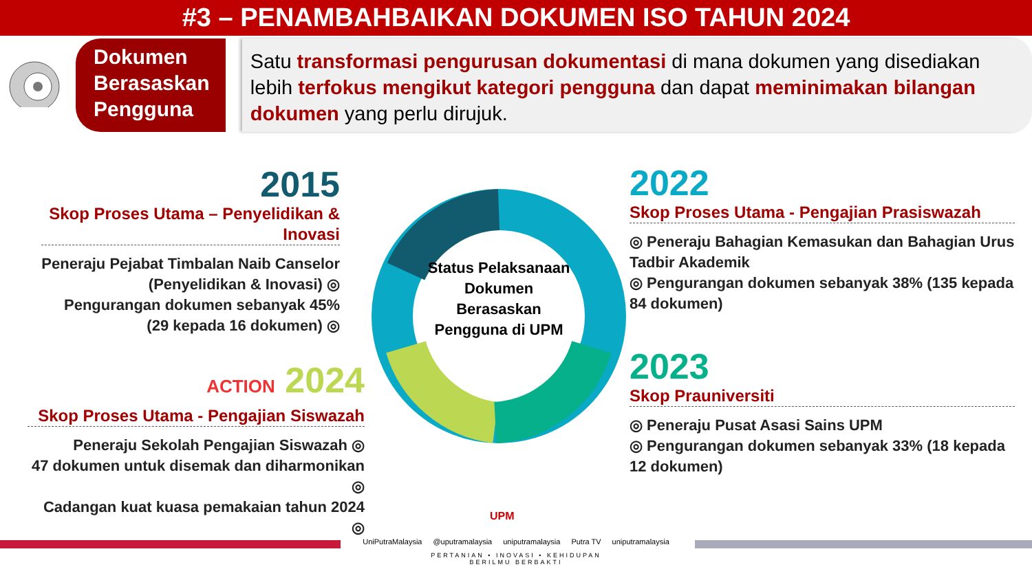#3 – PENAMBAHBAIKAN DOKUMEN ISO TAHUN 2024
Dokumen Berasaskan Pengguna
Satu transformasi pengurusan dokumentasi di mana dokumen yang disediakan lebih terfokus mengikut kategori pengguna dan dapat meminimakan bilangan dokumen yang perlu dirujuk.
Status Pelaksanaan Dokumen Berasaskan Pengguna di UPM
2015
Skop Proses Utama – Penyelidikan & Inovasi
Peneraju Pejabat Timbalan Naib Canselor (Penyelidikan & Inovasi) ◎
Pengurangan dokumen sebanyak 45% (29 kepada 16 dokumen) ◎
2022
Skop Proses Utama - Pengajian Prasiswazah
◎ Peneraju Bahagian Kemasukan dan Bahagian Urus Tadbir Akademik
◎ Pengurangan dokumen sebanyak 38% (135 kepada 84 dokumen)
2023
Skop Prauniversiti
◎ Peneraju Pusat Asasi Sains UPM
◎ Pengurangan dokumen sebanyak 33% (18 kepada 12 dokumen)
ACTION 2024
Skop Proses Utama - Pengajian Siswazah
Peneraju Sekolah Pengajian Siswazah ◎
47 dokumen untuk disemak dan diharmonikan ◎
Cadangan kuat kuasa pemakaian tahun 2024 ◎
UPM
UniPutraMalaysia @uputramalaysia uniputramalaysia Putra TV uniputramalaysia
PERTANIAN • INOVASI • KEHIDUPAN
BERILMU BERBAKTI